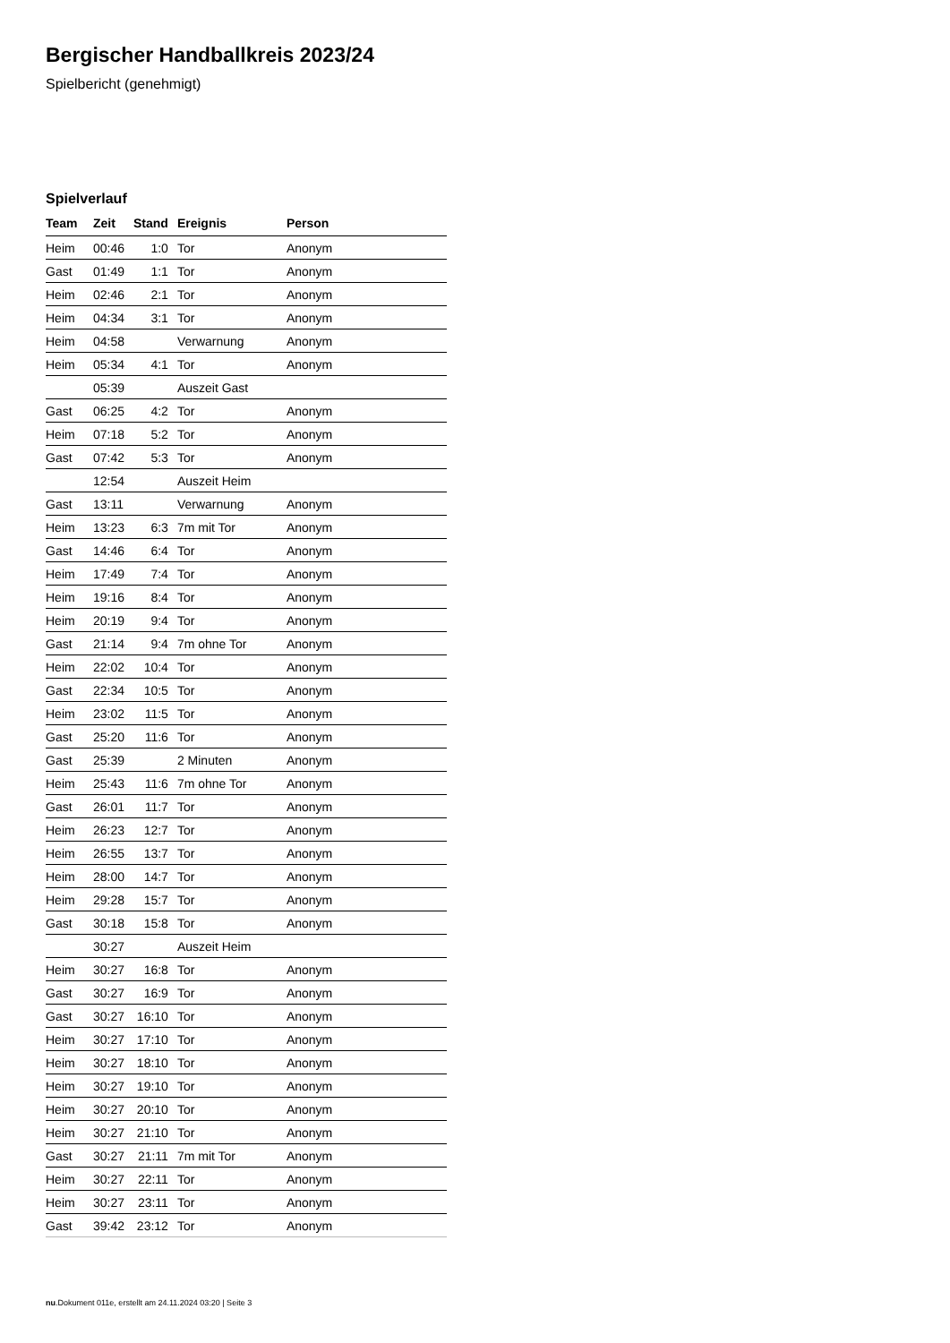Bergischer Handballkreis 2023/24
Spielbericht (genehmigt)
Spielverlauf
| Team | Zeit | Stand | Ereignis | Person |
| --- | --- | --- | --- | --- |
| Heim | 00:46 | 1:0 | Tor | Anonym |
| Gast | 01:49 | 1:1 | Tor | Anonym |
| Heim | 02:46 | 2:1 | Tor | Anonym |
| Heim | 04:34 | 3:1 | Tor | Anonym |
| Heim | 04:58 | | Verwarnung | Anonym |
| Heim | 05:34 | 4:1 | Tor | Anonym |
| | 05:39 | | Auszeit Gast | |
| Gast | 06:25 | 4:2 | Tor | Anonym |
| Heim | 07:18 | 5:2 | Tor | Anonym |
| Gast | 07:42 | 5:3 | Tor | Anonym |
| | 12:54 | | Auszeit Heim | |
| Gast | 13:11 | | Verwarnung | Anonym |
| Heim | 13:23 | 6:3 | 7m mit Tor | Anonym |
| Gast | 14:46 | 6:4 | Tor | Anonym |
| Heim | 17:49 | 7:4 | Tor | Anonym |
| Heim | 19:16 | 8:4 | Tor | Anonym |
| Heim | 20:19 | 9:4 | Tor | Anonym |
| Gast | 21:14 | 9:4 | 7m ohne Tor | Anonym |
| Heim | 22:02 | 10:4 | Tor | Anonym |
| Gast | 22:34 | 10:5 | Tor | Anonym |
| Heim | 23:02 | 11:5 | Tor | Anonym |
| Gast | 25:20 | 11:6 | Tor | Anonym |
| Gast | 25:39 | | 2 Minuten | Anonym |
| Heim | 25:43 | 11:6 | 7m ohne Tor | Anonym |
| Gast | 26:01 | 11:7 | Tor | Anonym |
| Heim | 26:23 | 12:7 | Tor | Anonym |
| Heim | 26:55 | 13:7 | Tor | Anonym |
| Heim | 28:00 | 14:7 | Tor | Anonym |
| Heim | 29:28 | 15:7 | Tor | Anonym |
| Gast | 30:18 | 15:8 | Tor | Anonym |
| | 30:27 | | Auszeit Heim | |
| Heim | 30:27 | 16:8 | Tor | Anonym |
| Gast | 30:27 | 16:9 | Tor | Anonym |
| Gast | 30:27 | 16:10 | Tor | Anonym |
| Heim | 30:27 | 17:10 | Tor | Anonym |
| Heim | 30:27 | 18:10 | Tor | Anonym |
| Heim | 30:27 | 19:10 | Tor | Anonym |
| Heim | 30:27 | 20:10 | Tor | Anonym |
| Heim | 30:27 | 21:10 | Tor | Anonym |
| Gast | 30:27 | 21:11 | 7m mit Tor | Anonym |
| Heim | 30:27 | 22:11 | Tor | Anonym |
| Heim | 30:27 | 23:11 | Tor | Anonym |
| Gast | 39:42 | 23:12 | Tor | Anonym |
nu.Dokument 011e, erstellt am 24.11.2024 03:20 | Seite 3